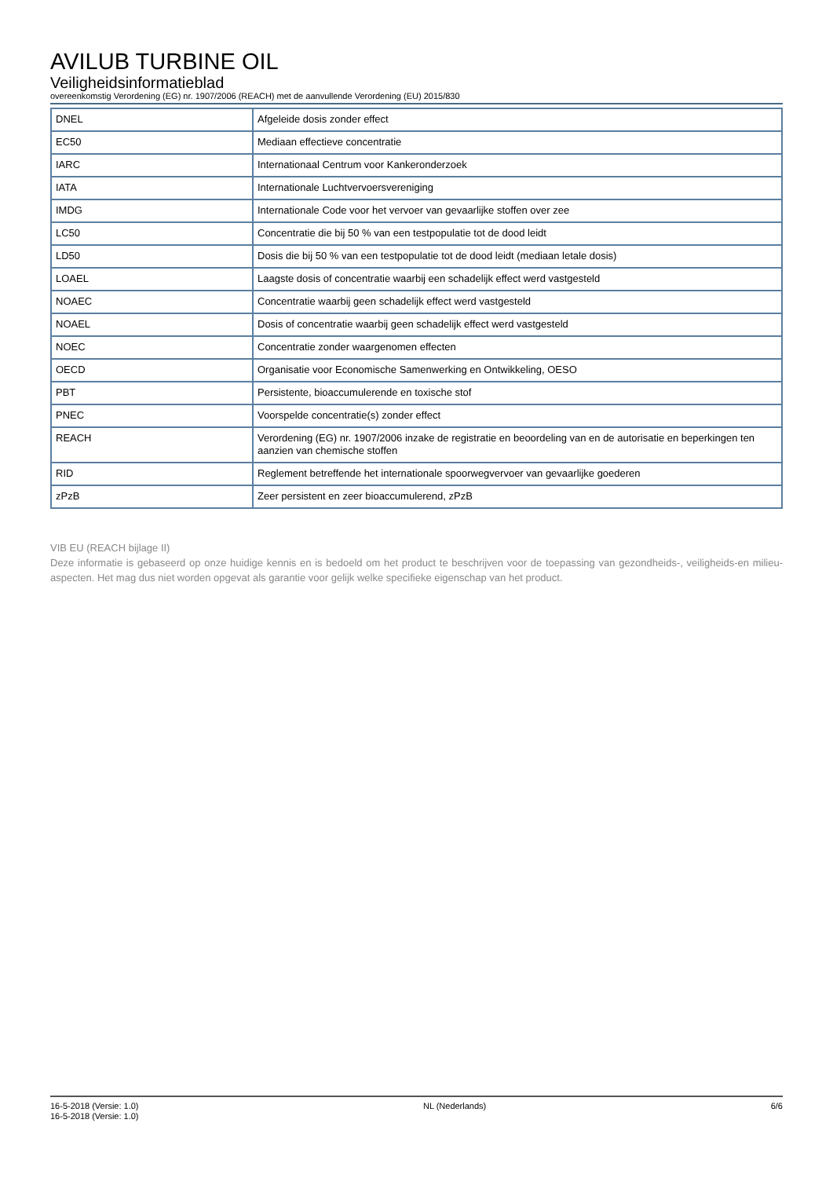AVILUB TURBINE OIL
Veiligheidsinformatieblad
overeenkomstig Verordening (EG) nr. 1907/2006 (REACH) met de aanvullende Verordening (EU) 2015/830
| DNEL | Afgeleide dosis zonder effect |
| EC50 | Mediaan effectieve concentratie |
| IARC | Internationaal Centrum voor Kankeronderzoek |
| IATA | Internationale Luchtvervoersvereniging |
| IMDG | Internationale Code voor het vervoer van gevaarlijke stoffen over zee |
| LC50 | Concentratie die bij 50 % van een testpopulatie tot de dood leidt |
| LD50 | Dosis die bij 50 % van een testpopulatie tot de dood leidt (mediaan letale dosis) |
| LOAEL | Laagste dosis of concentratie waarbij een schadelijk effect werd vastgesteld |
| NOAEC | Concentratie waarbij geen schadelijk effect werd vastgesteld |
| NOAEL | Dosis of concentratie waarbij geen schadelijk effect werd vastgesteld |
| NOEC | Concentratie zonder waargenomen effecten |
| OECD | Organisatie voor Economische Samenwerking en Ontwikkeling, OESO |
| PBT | Persistente, bioaccumulerende en toxische stof |
| PNEC | Voorspelde concentratie(s) zonder effect |
| REACH | Verordening (EG) nr. 1907/2006 inzake de registratie en beoordeling van en de autorisatie en beperkingen ten aanzien van chemische stoffen |
| RID | Reglement betreffende het internationale spoorwegvervoer van gevaarlijke goederen |
| zPzB | Zeer persistent en zeer bioaccumulerend, zPzB |
VIB EU (REACH bijlage II)
Deze informatie is gebaseerd op onze huidige kennis en is bedoeld om het product te beschrijven voor de toepassing van gezondheids-, veiligheids-en milieu-aspecten. Het mag dus niet worden opgevat als garantie voor gelijk welke specifieke eigenschap van het product.
16-5-2018 (Versie: 1.0)
16-5-2018 (Versie: 1.0)
NL (Nederlands) 6/6